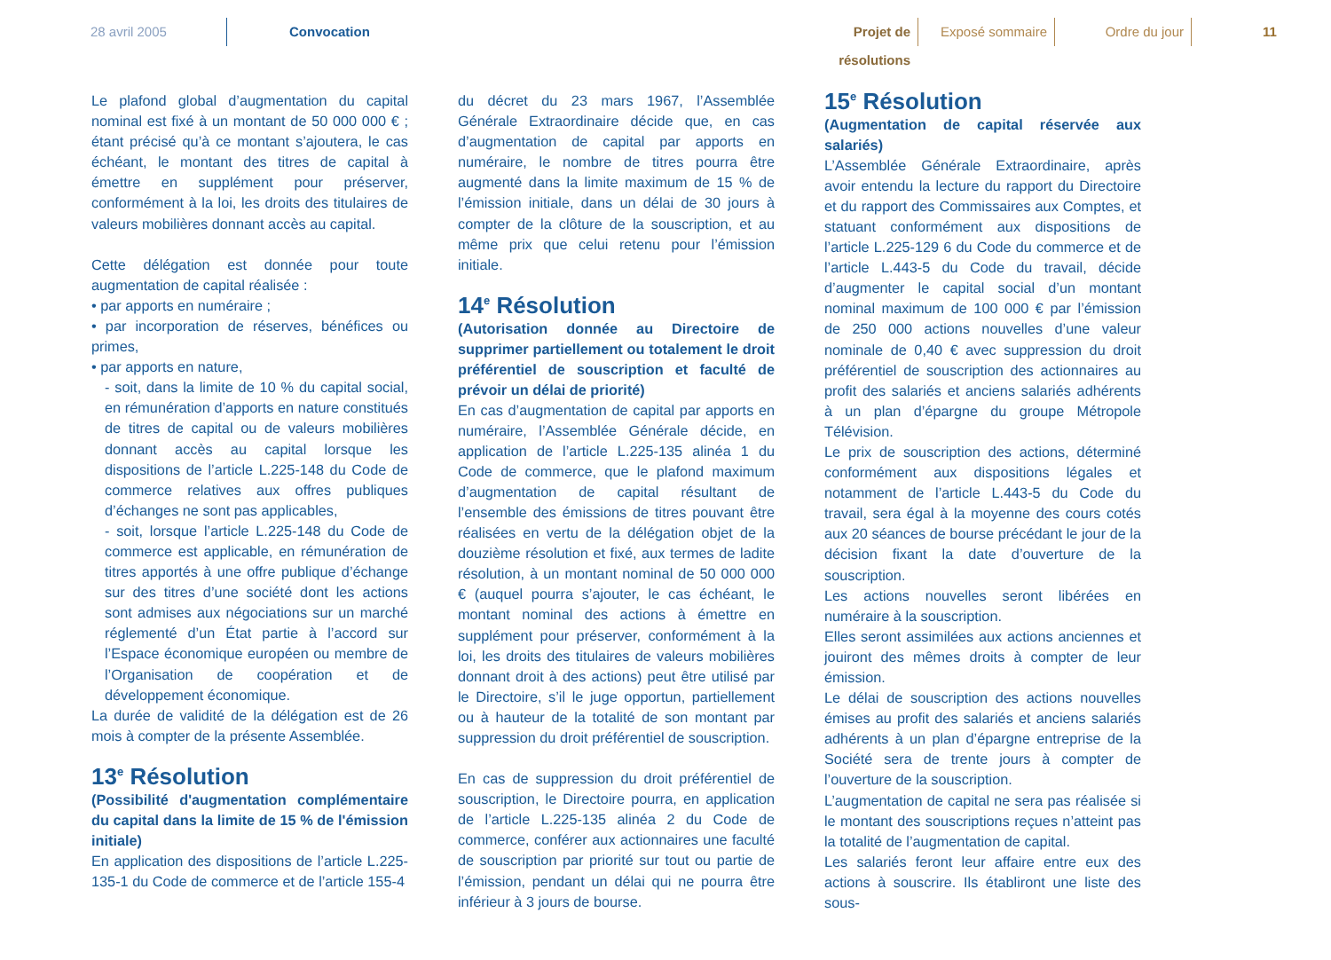28 avril 2005 Convocation
Projet de résolutions
Exposé sommaire Ordre du jour 11
Le plafond global d’augmentation du capital nominal est fixé à un montant de 50 000 000 € ; étant précisé qu’à ce montant s’ajoutera, le cas échéant, le montant des titres de capital à émettre en supplément pour préserver, conformément à la loi, les droits des titulaires de valeurs mobilières donnant accès au capital.
Cette délégation est donnée pour toute augmentation de capital réalisée :
• par apports en numéraire ;
• par incorporation de réserves, bénéfices ou primes,
• par apports en nature,
- soit, dans la limite de 10 % du capital social, en rémunération d’apports en nature constitués de titres de capital ou de valeurs mobilières donnant accès au capital lorsque les dispositions de l’article L.225-148 du Code de commerce relatives aux offres publiques d’échanges ne sont pas applicables,
- soit, lorsque l’article L.225-148 du Code de commerce est applicable, en rémunération de titres apportés à une offre publique d’échange sur des titres d’une société dont les actions sont admises aux négociations sur un marché réglementé d’un État partie à l’accord sur l’Espace économique européen ou membre de l’Organisation de coopération et de développement économique.
La durée de validité de la délégation est de 26 mois à compter de la présente Assemblée.
13<sup>e</sup> Résolution
(Possibilité d'augmentation complémentaire du capital dans la limite de 15 % de l'émission initiale)
En application des dispositions de l’article L.225-135-1 du Code de commerce et de l’article 155-4
du décret du 23 mars 1967, l’Assemblée Générale Extraordinaire décide que, en cas d’augmentation de capital par apports en numéraire, le nombre de titres pourra être augmenté dans la limite maximum de 15 % de l’émission initiale, dans un délai de 30 jours à compter de la clôture de la souscription, et au même prix que celui retenu pour l’émission initiale.
14<sup>e</sup> Résolution
(Autorisation donnée au Directoire de supprimer partiellement ou totalement le droit préférentiel de souscription et faculté de prévoir un délai de priorité)
En cas d’augmentation de capital par apports en numéraire, l’Assemblée Générale décide, en application de l’article L.225-135 alinéa 1 du Code de commerce, que le plafond maximum d’augmentation de capital résultant de l’ensemble des émissions de titres pouvant être réalisées en vertu de la délégation objet de la douzième résolution et fixé, aux termes de ladite résolution, à un montant nominal de 50 000 000 € (auquel pourra s’ajouter, le cas échéant, le montant nominal des actions à émettre en supplément pour préserver, conformément à la loi, les droits des titulaires de valeurs mobilières donnant droit à des actions) peut être utilisé par le Directoire, s’il le juge opportun, partiellement ou à hauteur de la totalité de son montant par suppression du droit préférentiel de souscription.
En cas de suppression du droit préférentiel de souscription, le Directoire pourra, en application de l’article L.225-135 alinéa 2 du Code de commerce, conférer aux actionnaires une faculté de souscription par priorité sur tout ou partie de l’émission, pendant un délai qui ne pourra être inférieur à 3 jours de bourse.
15<sup>e</sup> Résolution
(Augmentation de capital réservée aux salariés)
L’Assemblée Générale Extraordinaire, après avoir entendu la lecture du rapport du Directoire et du rapport des Commissaires aux Comptes, et statuant conformément aux dispositions de l’article L.225-129 6 du Code du commerce et de l’article L.443-5 du Code du travail, décide d’augmenter le capital social d’un montant nominal maximum de 100 000 € par l’émission de 250 000 actions nouvelles d’une valeur nominale de 0,40 € avec suppression du droit préférentiel de souscription des actionnaires au profit des salariés et anciens salariés adhérents à un plan d’épargne du groupe Métropole Télévision.
Le prix de souscription des actions, déterminé conformément aux dispositions légales et notamment de l’article L.443-5 du Code du travail, sera égal à la moyenne des cours cotés aux 20 séances de bourse précédant le jour de la décision fixant la date d’ouverture de la souscription.
Les actions nouvelles seront libérées en numéraire à la souscription.
Elles seront assimilées aux actions anciennes et jouiront des mêmes droits à compter de leur émission.
Le délai de souscription des actions nouvelles émises au profit des salariés et anciens salariés adhérents à un plan d’épargne entreprise de la Société sera de trente jours à compter de l’ouverture de la souscription.
L’augmentation de capital ne sera pas réalisée si le montant des souscriptions reçues n’atteint pas la totalité de l’augmentation de capital.
Les salariés feront leur affaire entre eux des actions à souscrire. Ils établiront une liste des sous-